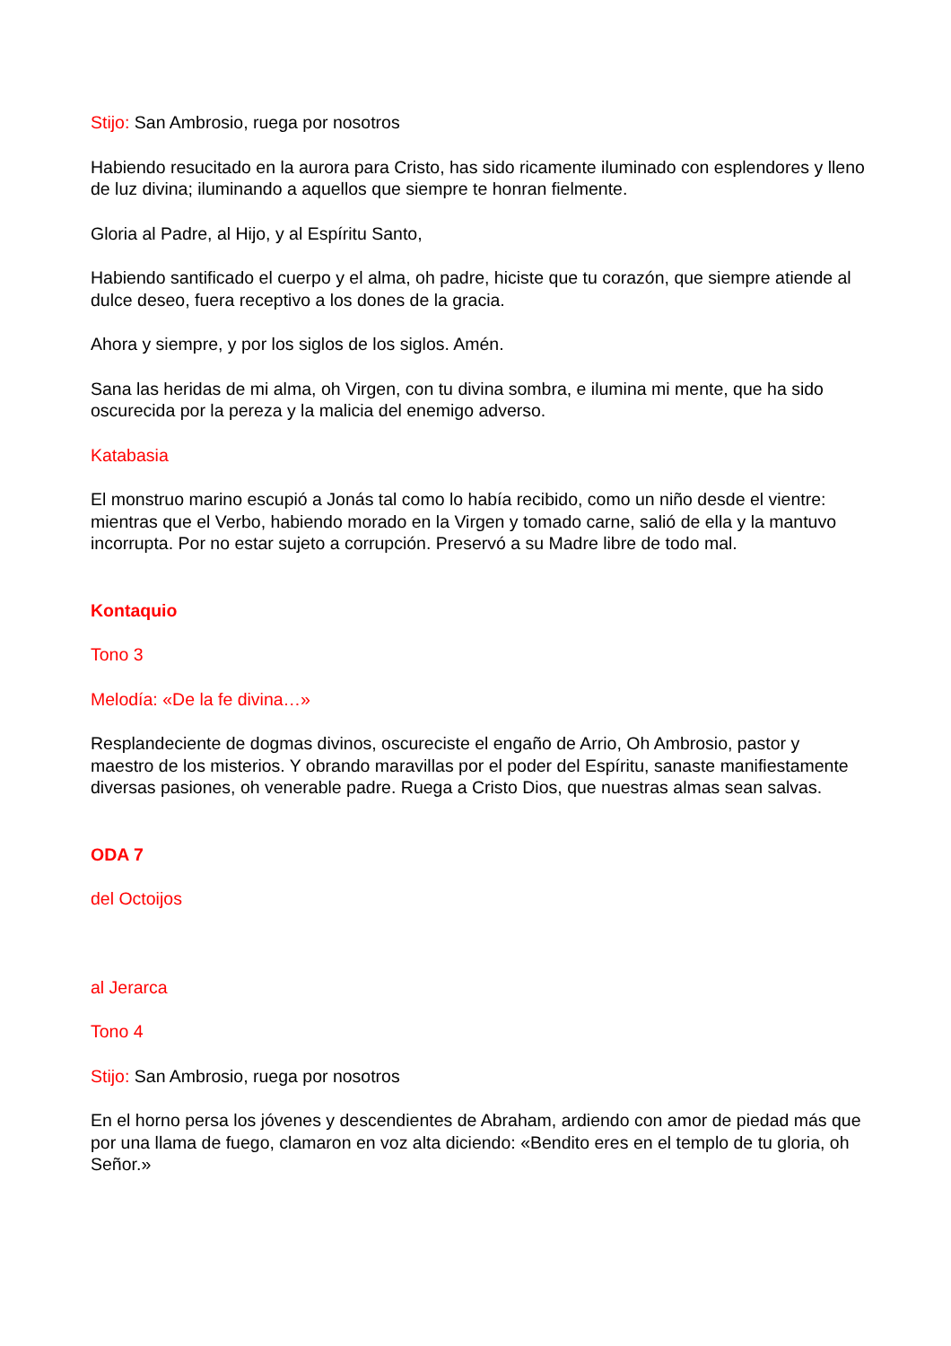Stijo: San Ambrosio, ruega por nosotros
Habiendo resucitado en la aurora para Cristo, has sido ricamente iluminado con esplendores y lleno de luz divina; iluminando a aquellos que siempre te honran fielmente.
Gloria al Padre, al Hijo, y al Espíritu Santo,
Habiendo santificado el cuerpo y el alma, oh padre, hiciste que tu corazón, que siempre atiende al dulce deseo, fuera receptivo a los dones de la gracia.
Ahora y siempre, y por los siglos de los siglos. Amén.
Sana las heridas de mi alma, oh Virgen, con tu divina sombra, e ilumina mi mente, que ha sido oscurecida por la pereza y la malicia del enemigo adverso.
Katabasia
El monstruo marino escupió a Jonás tal como lo había recibido, como un niño desde el vientre: mientras que el Verbo, habiendo morado en la Virgen y tomado carne, salió de ella y la mantuvo incorrupta. Por no estar sujeto a corrupción. Preservó a su Madre libre de todo mal.
Kontaquio
Tono 3
Melodía: «De la fe divina…»
Resplandeciente de dogmas divinos, oscureciste el engaño de Arrio, Oh Ambrosio, pastor y maestro de los misterios. Y obrando maravillas por el poder del Espíritu, sanaste manifiestamente diversas pasiones, oh venerable padre. Ruega a Cristo Dios, que nuestras almas sean salvas.
ODA 7
del Octoijos
al Jerarca
Tono 4
Stijo: San Ambrosio, ruega por nosotros
En el horno persa los jóvenes y descendientes de Abraham, ardiendo con amor de piedad más que por una llama de fuego, clamaron en voz alta diciendo: «Bendito eres en el templo de tu gloria, oh Señor.»